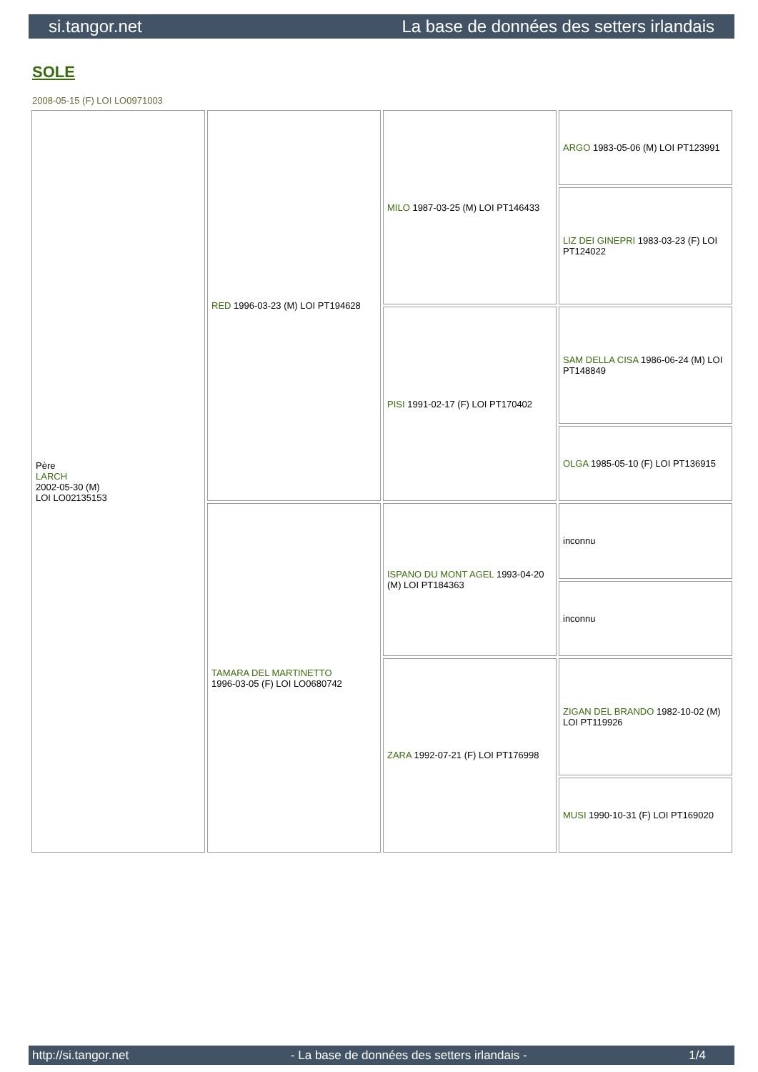si.tangor.net La base de données des setters irlandais
SOLE
2008-05-15 (F) LOI LO0971003
| Père LARCH 2002-05-30 (M) LOI LO02135153 | RED 1996-03-23 (M) LOI PT194628 | MILO 1987-03-25 (M) LOI PT146433 | ARGO 1983-05-06 (M) LOI PT123991 |
| | | | LIZ DEI GINEPRI 1983-03-23 (F) LOI PT124022 |
| | | PISI 1991-02-17 (F) LOI PT170402 | SAM DELLA CISA 1986-06-24 (M) LOI PT148849 |
| | | | OLGA 1985-05-10 (F) LOI PT136915 |
| | TAMARA DEL MARTINETTO 1996-03-05 (F) LOI LO0680742 | ISPANO DU MONT AGEL 1993-04-20 (M) LOI PT184363 | inconnu |
| | | | inconnu |
| | | ZARA 1992-07-21 (F) LOI PT176998 | ZIGAN DEL BRANDO 1982-10-02 (M) LOI PT119926 |
| | | | MUSI 1990-10-31 (F) LOI PT169020 |
http://si.tangor.net - La base de données des setters irlandais - 1/4